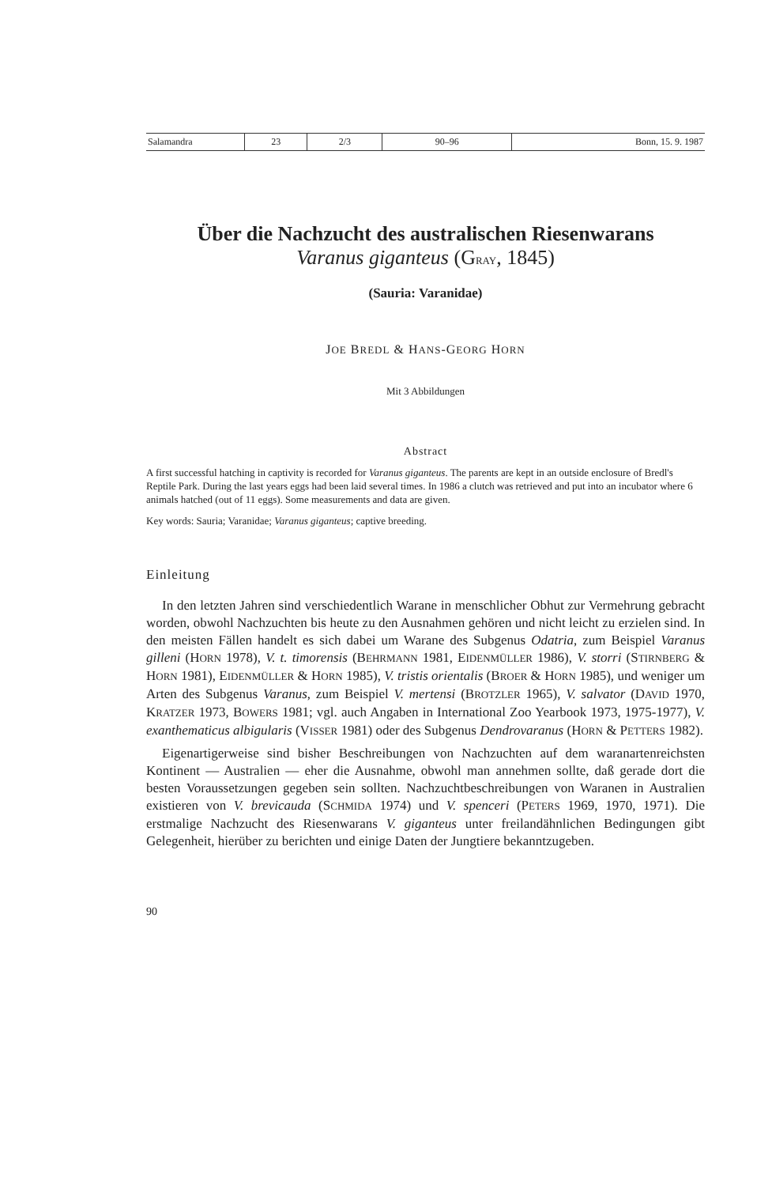| Salamandra | 23 | 2/3 | 90–96 | Bonn, 15. 9. 1987 |
Über die Nachzucht des australischen Riesenwarans
Varanus giganteus (GRAY, 1845)
(Sauria: Varanidae)
JOE BREDL & HANS-GEORG HORN
Mit 3 Abbildungen
Abstract
A first successful hatching in captivity is recorded for Varanus giganteus. The parents are kept in an outside enclosure of Bredl's Reptile Park. During the last years eggs had been laid several times. In 1986 a clutch was retrieved and put into an incubator where 6 animals hatched (out of 11 eggs). Some measurements and data are given.
Key words: Sauria; Varanidae; Varanus giganteus; captive breeding.
Einleitung
In den letzten Jahren sind verschiedentlich Warane in menschlicher Obhut zur Vermehrung gebracht worden, obwohl Nachzuchten bis heute zu den Ausnahmen gehören und nicht leicht zu erzielen sind. In den meisten Fällen handelt es sich dabei um Warane des Subgenus Odatria, zum Beispiel Varanus gilleni (HORN 1978), V. t. timorensis (BEHRMANN 1981, EIDENMÜLLER 1986), V. storri (STIRNBERG & HORN 1981), EIDENMÜLLER & HORN 1985), V. tristis orientalis (BROER & HORN 1985), und weniger um Arten des Subgenus Varanus, zum Beispiel V. mertensi (BROTZLER 1965), V. salvator (DAVID 1970, KRATZER 1973, BOWERS 1981; vgl. auch Angaben in International Zoo Yearbook 1973, 1975-1977), V. exanthematicus albigularis (VISSER 1981) oder des Subgenus Dendrovaranus (HORN & PETTERS 1982).
Eigenartigerweise sind bisher Beschreibungen von Nachzuchten auf dem waranartenreichsten Kontinent — Australien — eher die Ausnahme, obwohl man annehmen sollte, daß gerade dort die besten Voraussetzungen gegeben sein sollten. Nachzuchtbeschreibungen von Waranen in Australien existieren von V. brevicauda (SCHMIDA 1974) und V. spenceri (PETERS 1969, 1970, 1971). Die erstmalige Nachzucht des Riesenwarans V. giganteus unter freilandähnlichen Bedingungen gibt Gelegenheit, hierüber zu berichten und einige Daten der Jungtiere bekanntzugeben.
90